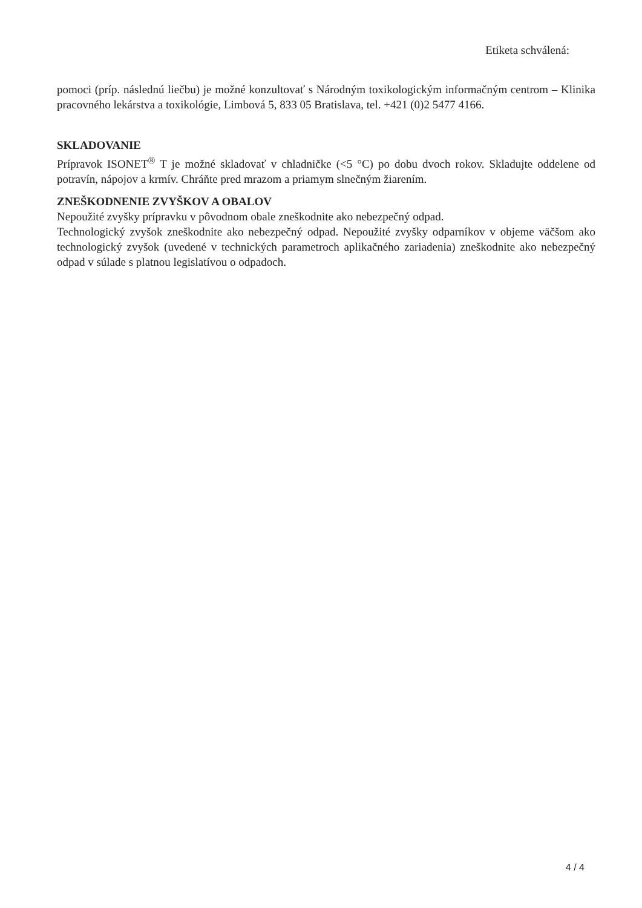Etiketa schválená:
pomoci (príp. následnú liečbu) je možné konzultovať s Národným toxikologickým informačným centrom – Klinika pracovného lekárstva a toxikológie, Limbová 5, 833 05 Bratislava, tel. +421 (0)2 5477 4166.
SKLADOVANIE
Prípravok ISONET<sup>®</sup> T je možné skladovať v chladničke (<5 °C) po dobu dvoch rokov. Skladujte oddelene od potravín, nápojov a krmív. Chráňte pred mrazom a priamym slnečným žiarením.
ZNEŠKODNENIE ZVYŠKOV A OBALOV
Nepoužité zvyšky prípravku v pôvodnom obale zneškodnite ako nebezpečný odpad.
Technologický zvyšok zneškodnite ako nebezpečný odpad. Nepoužité zvyšky odparníkov v objeme väčšom ako technologický zvyšok (uvedené v technických parametroch aplikačného zariadenia) zneškodnite ako nebezpečný odpad v súlade s platnou legislatívou o odpadoch.
4 / 4